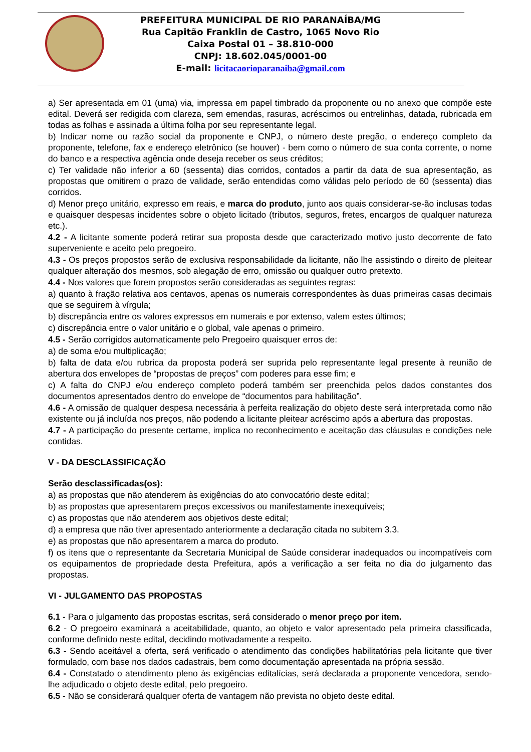PREFEITURA MUNICIPAL DE RIO PARANAÍBA/MG
Rua Capitão Franklin de Castro, 1065 Novo Rio
Caixa Postal 01 – 38.810-000
CNPJ: 18.602.045/0001-00
E-mail: licitacaorioparanaiba@gmail.com
a) Ser apresentada em 01 (uma) via, impressa em papel timbrado da proponente ou no anexo que compõe este edital. Deverá ser redigida com clareza, sem emendas, rasuras, acréscimos ou entrelinhas, datada, rubricada em todas as folhas e assinada a última folha por seu representante legal.
b) Indicar nome ou razão social da proponente e CNPJ, o número deste pregão, o endereço completo da proponente, telefone, fax e endereço eletrônico (se houver) - bem como o número de sua conta corrente, o nome do banco e a respectiva agência onde deseja receber os seus créditos;
c) Ter validade não inferior a 60 (sessenta) dias corridos, contados a partir da data de sua apresentação, as propostas que omitirem o prazo de validade, serão entendidas como válidas pelo período de 60 (sessenta) dias corridos.
d) Menor preço unitário, expresso em reais, e marca do produto, junto aos quais considerar-se-ão inclusas todas e quaisquer despesas incidentes sobre o objeto licitado (tributos, seguros, fretes, encargos de qualquer natureza etc.).
4.2 - A licitante somente poderá retirar sua proposta desde que caracterizado motivo justo decorrente de fato superveniente e aceito pelo pregoeiro.
4.3 - Os preços propostos serão de exclusiva responsabilidade da licitante, não lhe assistindo o direito de pleitear qualquer alteração dos mesmos, sob alegação de erro, omissão ou qualquer outro pretexto.
4.4 - Nos valores que forem propostos serão consideradas as seguintes regras:
a) quanto à fração relativa aos centavos, apenas os numerais correspondentes às duas primeiras casas decimais que se seguirem à vírgula;
b) discrepância entre os valores expressos em numerais e por extenso, valem estes últimos;
c) discrepância entre o valor unitário e o global, vale apenas o primeiro.
4.5 - Serão corrigidos automaticamente pelo Pregoeiro quaisquer erros de:
a) de soma e/ou multiplicação;
b) falta de data e/ou rubrica da proposta poderá ser suprida pelo representante legal presente à reunião de abertura dos envelopes de “propostas de preços” com poderes para esse fim; e
c) A falta do CNPJ e/ou endereço completo poderá também ser preenchida pelos dados constantes dos documentos apresentados dentro do envelope de “documentos para habilitação”.
4.6 - A omissão de qualquer despesa necessária à perfeita realização do objeto deste será interpretada como não existente ou já incluída nos preços, não podendo a licitante pleitear acréscimo após a abertura das propostas.
4.7 - A participação do presente certame, implica no reconhecimento e aceitação das cláusulas e condições nele contidas.
V - DA DESCLASSIFICAÇÃO
Serão desclassificadas(os):
a) as propostas que não atenderem às exigências do ato convocatório deste edital;
b) as propostas que apresentarem preços excessivos ou manifestamente inexequíveis;
c) as propostas que não atenderem aos objetivos deste edital;
d) a empresa que não tiver apresentado anteriormente a declaração citada no subitem 3.3.
e) as propostas que não apresentarem a marca do produto.
f) os itens que o representante da Secretaria Municipal de Saúde considerar inadequados ou incompatíveis com os equipamentos de propriedade desta Prefeitura, após a verificação a ser feita no dia do julgamento das propostas.
VI - JULGAMENTO DAS PROPOSTAS
6.1 - Para o julgamento das propostas escritas, será considerado o menor preço por item.
6.2 - O pregoeiro examinará a aceitabilidade, quanto, ao objeto e valor apresentado pela primeira classificada, conforme definido neste edital, decidindo motivadamente a respeito.
6.3 - Sendo aceitável a oferta, será verificado o atendimento das condições habilitatórias pela licitante que tiver formulado, com base nos dados cadastrais, bem como documentação apresentada na própria sessão.
6.4 - Constatado o atendimento pleno às exigências editalícias, será declarada a proponente vencedora, sendo-lhe adjudicado o objeto deste edital, pelo pregoeiro.
6.5 - Não se considerará qualquer oferta de vantagem não prevista no objeto deste edital.